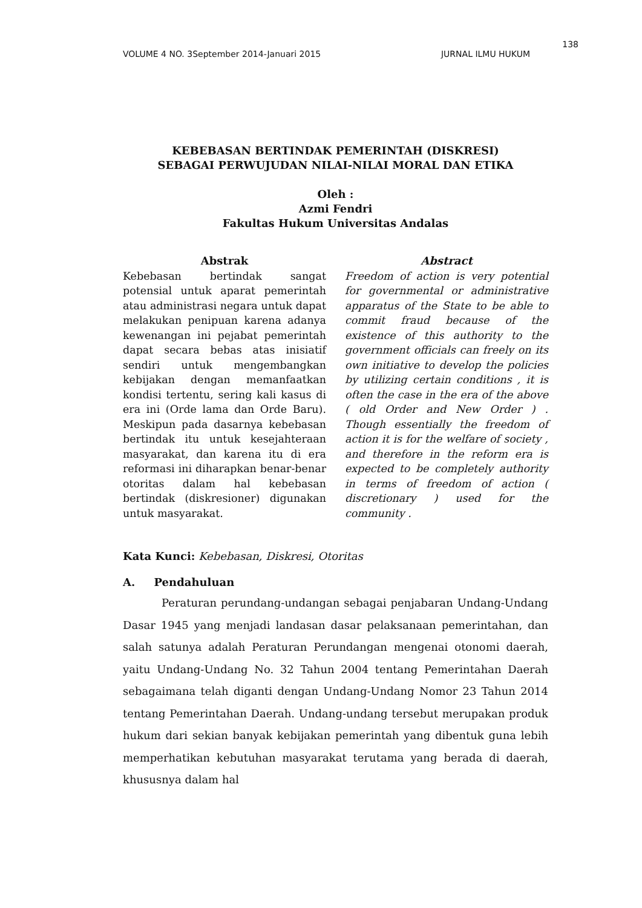138
VOLUME 4 NO. 3September 2014-Januari 2015 JURNAL ILMU HUKUM
KEBEBASAN BERTINDAK PEMERINTAH (DISKRESI)
SEBAGAI PERWUJUDAN NILAI-NILAI MORAL DAN ETIKA
Oleh :
Azmi Fendri
Fakultas Hukum Universitas Andalas
Abstrak
Kebebasan bertindak sangat potensial untuk aparat pemerintah atau administrasi negara untuk dapat melakukan penipuan karena adanya kewenangan ini pejabat pemerintah dapat secara bebas atas inisiatif sendiri untuk mengembangkan kebijakan dengan memanfaatkan kondisi tertentu, sering kali kasus di era ini (Orde lama dan Orde Baru). Meskipun pada dasarnya kebebasan bertindak itu untuk kesejahteraan masyarakat, dan karena itu di era reformasi ini diharapkan benar-benar otoritas dalam hal kebebasan bertindak (diskresioner) digunakan untuk masyarakat.
Abstract
Freedom of action is very potential for governmental or administrative apparatus of the State to be able to commit fraud because of the existence of this authority to the government officials can freely on its own initiative to develop the policies by utilizing certain conditions , it is often the case in the era of the above ( old Order and New Order ) . Though essentially the freedom of action it is for the welfare of society , and therefore in the reform era is expected to be completely authority in terms of freedom of action ( discretionary ) used for the community .
Kata Kunci: Kebebasan, Diskresi, Otoritas
A. Pendahuluan
Peraturan perundang-undangan sebagai penjabaran Undang-Undang Dasar 1945 yang menjadi landasan dasar pelaksanaan pemerintahan, dan salah satunya adalah Peraturan Perundangan mengenai otonomi daerah, yaitu Undang-Undang No. 32 Tahun 2004 tentang Pemerintahan Daerah sebagaimana telah diganti dengan Undang-Undang Nomor 23 Tahun 2014 tentang Pemerintahan Daerah. Undang-undang tersebut merupakan produk hukum dari sekian banyak kebijakan pemerintah yang dibentuk guna lebih memperhatikan kebutuhan masyarakat terutama yang berada di daerah, khususnya dalam hal